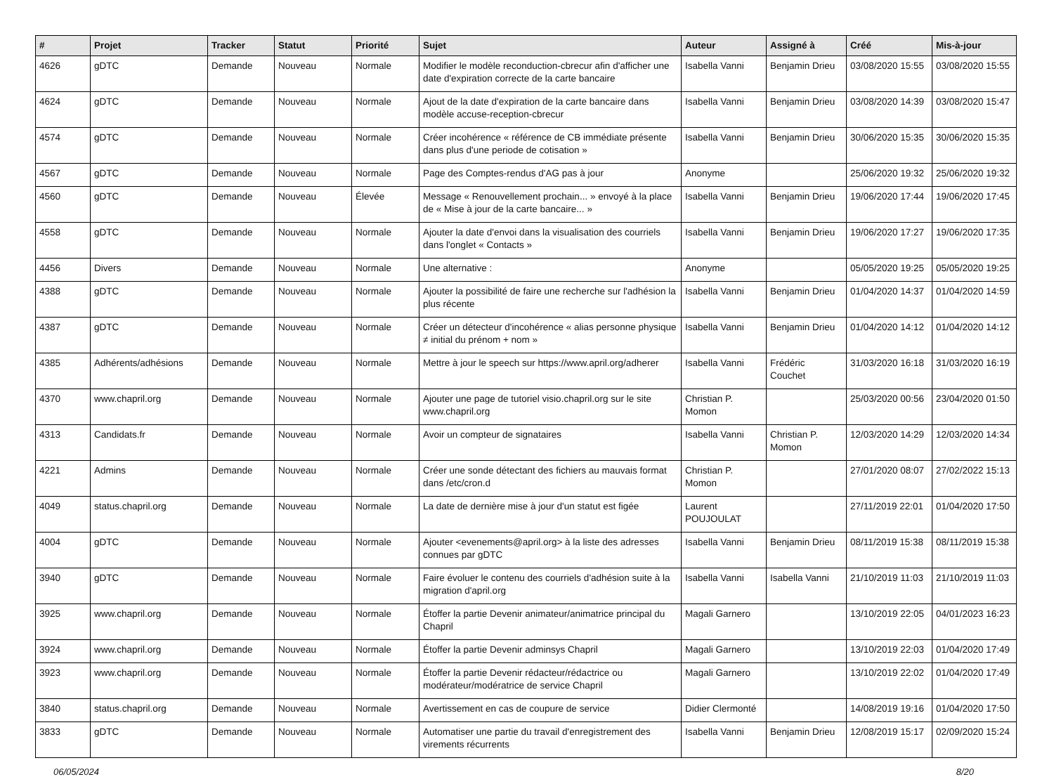| # | Projet | Tracker | Statut | Priorité | Sujet | Auteur | Assigné à | Créé | Mis-à-jour |
| --- | --- | --- | --- | --- | --- | --- | --- | --- | --- |
| 4626 | gDTC | Demande | Nouveau | Normale | Modifier le modèle reconduction-cbrecur afin d'afficher une date d'expiration correcte de la carte bancaire | Isabella Vanni | Benjamin Drieu | 03/08/2020 15:55 | 03/08/2020 15:55 |
| 4624 | gDTC | Demande | Nouveau | Normale | Ajout de la date d'expiration de la carte bancaire dans modèle accuse-reception-cbrecur | Isabella Vanni | Benjamin Drieu | 03/08/2020 14:39 | 03/08/2020 15:47 |
| 4574 | gDTC | Demande | Nouveau | Normale | Créer incohérence « référence de CB immédiate présente dans plus d'une periode de cotisation » | Isabella Vanni | Benjamin Drieu | 30/06/2020 15:35 | 30/06/2020 15:35 |
| 4567 | gDTC | Demande | Nouveau | Normale | Page des Comptes-rendus d'AG pas à jour | Anonyme | | 25/06/2020 19:32 | 25/06/2020 19:32 |
| 4560 | gDTC | Demande | Nouveau | Élevée | Message « Renouvellement prochain... » envoyé à la place de « Mise à jour de la carte bancaire... » | Isabella Vanni | Benjamin Drieu | 19/06/2020 17:44 | 19/06/2020 17:45 |
| 4558 | gDTC | Demande | Nouveau | Normale | Ajouter la date d'envoi dans la visualisation des courriels dans l'onglet « Contacts » | Isabella Vanni | Benjamin Drieu | 19/06/2020 17:27 | 19/06/2020 17:35 |
| 4456 | Divers | Demande | Nouveau | Normale | Une alternative : | Anonyme | | 05/05/2020 19:25 | 05/05/2020 19:25 |
| 4388 | gDTC | Demande | Nouveau | Normale | Ajouter la possibilité de faire une recherche sur l'adhésion la plus récente | Isabella Vanni | Benjamin Drieu | 01/04/2020 14:37 | 01/04/2020 14:59 |
| 4387 | gDTC | Demande | Nouveau | Normale | Créer un détecteur d'incohérence « alias personne physique ≠ initial du prénom + nom » | Isabella Vanni | Benjamin Drieu | 01/04/2020 14:12 | 01/04/2020 14:12 |
| 4385 | Adhérents/adhésions | Demande | Nouveau | Normale | Mettre à jour le speech sur https://www.april.org/adherer | Isabella Vanni | Frédéric Couchet | 31/03/2020 16:18 | 31/03/2020 16:19 |
| 4370 | www.chapril.org | Demande | Nouveau | Normale | Ajouter une page de tutoriel visio.chapril.org sur le site www.chapril.org | Christian P. Momon | | 25/03/2020 00:56 | 23/04/2020 01:50 |
| 4313 | Candidats.fr | Demande | Nouveau | Normale | Avoir un compteur de signataires | Isabella Vanni | Christian P. Momon | 12/03/2020 14:29 | 12/03/2020 14:34 |
| 4221 | Admins | Demande | Nouveau | Normale | Créer une sonde détectant des fichiers au mauvais format dans /etc/cron.d | Christian P. Momon | | 27/01/2020 08:07 | 27/02/2022 15:13 |
| 4049 | status.chapril.org | Demande | Nouveau | Normale | La date de dernière mise à jour d'un statut est figée | Laurent POUJOULAT | | 27/11/2019 22:01 | 01/04/2020 17:50 |
| 4004 | gDTC | Demande | Nouveau | Normale | Ajouter <evenements@april.org> à la liste des adresses connues par gDTC | Isabella Vanni | Benjamin Drieu | 08/11/2019 15:38 | 08/11/2019 15:38 |
| 3940 | gDTC | Demande | Nouveau | Normale | Faire évoluer le contenu des courriels d'adhésion suite à la migration d'april.org | Isabella Vanni | Isabella Vanni | 21/10/2019 11:03 | 21/10/2019 11:03 |
| 3925 | www.chapril.org | Demande | Nouveau | Normale | Étoffer la partie Devenir animateur/animatrice principal du Chapril | Magali Garnero | | 13/10/2019 22:05 | 04/01/2023 16:23 |
| 3924 | www.chapril.org | Demande | Nouveau | Normale | Étoffer la partie Devenir adminsys Chapril | Magali Garnero | | 13/10/2019 22:03 | 01/04/2020 17:49 |
| 3923 | www.chapril.org | Demande | Nouveau | Normale | Étoffer la partie Devenir rédacteur/rédactrice ou modérateur/modératrice de service Chapril | Magali Garnero | | 13/10/2019 22:02 | 01/04/2020 17:49 |
| 3840 | status.chapril.org | Demande | Nouveau | Normale | Avertissement en cas de coupure de service | Didier Clermonté | | 14/08/2019 19:16 | 01/04/2020 17:50 |
| 3833 | gDTC | Demande | Nouveau | Normale | Automatiser une partie du travail d'enregistrement des virements récurrents | Isabella Vanni | Benjamin Drieu | 12/08/2019 15:17 | 02/09/2020 15:24 |
06/05/2024 8/20